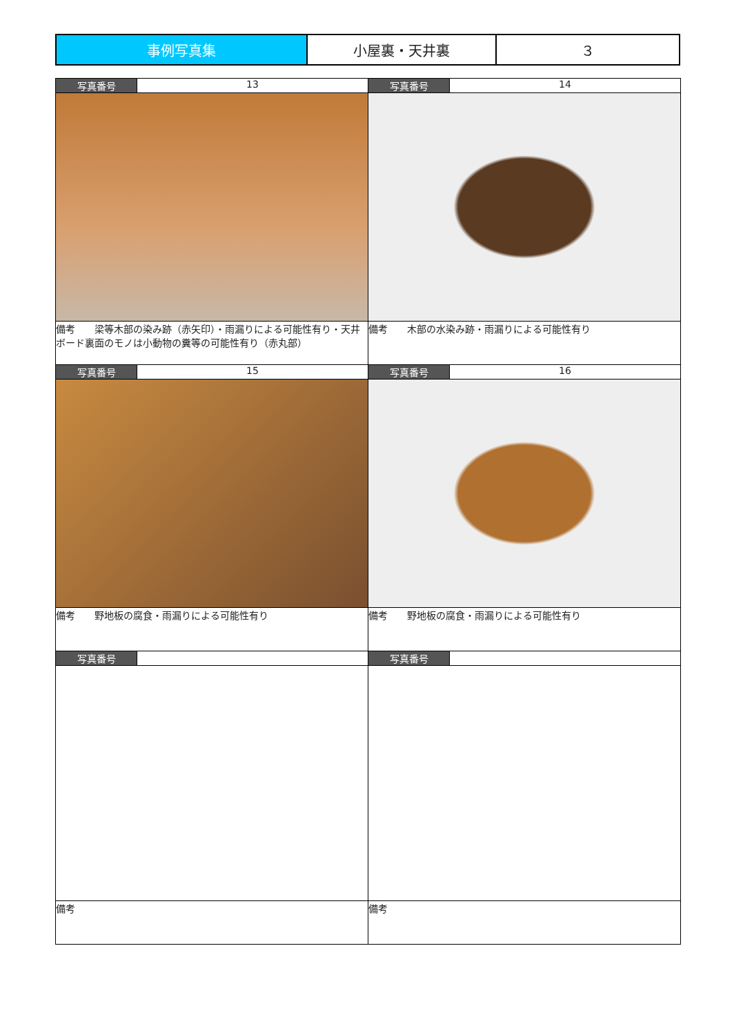| 事例写真集 | 小屋裏・天井裏 | ３ |
| 写真番号 | 13 | 写真番号 | 14 |
| 備考 梁等木部の染み跡（赤矢印）・雨漏りによる可能性有り・天井ボード裏面のモノは小動物の糞等の可能性有り（赤丸部） | | 備考 木部の水染み跡・雨漏りによる可能性有り | |
| 写真番号 | 15 | 写真番号 | 16 |
| 備考 野地板の腐食・雨漏りによる可能性有り | | 備考 野地板の腐食・雨漏りによる可能性有り | |
| 写真番号 | | 写真番号 | |
| 備考 | | 備考 | |